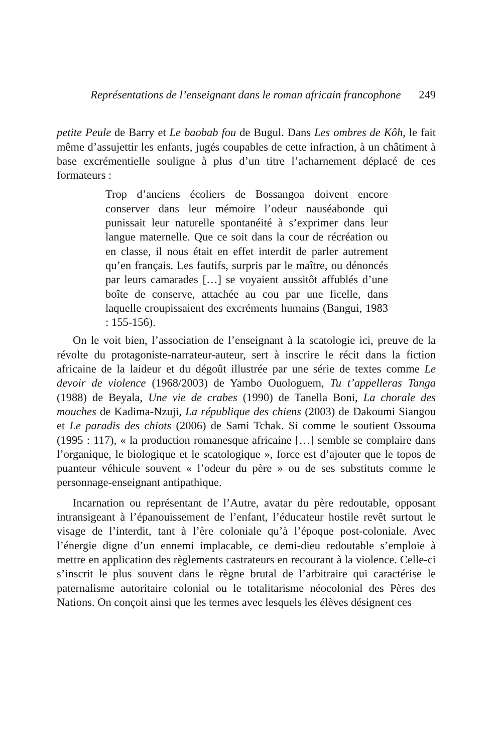Représentations de l’enseignant dans le roman africain francophone 249
petite Peule de Barry et Le baobab fou de Bugul. Dans Les ombres de Kôh, le fait même d’assujettir les enfants, jugés coupables de cette infraction, à un châtiment à base excrémentielle souligne à plus d’un titre l’acharnement déplacé de ces formateurs :
Trop d’anciens écoliers de Bossangoa doivent encore conserver dans leur mémoire l’odeur nauséabonde qui punissait leur naturelle spontanéité à s’exprimer dans leur langue maternelle. Que ce soit dans la cour de récréation ou en classe, il nous était en effet interdit de parler autrement qu’en français. Les fautifs, surpris par le maître, ou dénoncés par leurs camarades […] se voyaient aussitôt affublés d’une boîte de conserve, attachée au cou par une ficelle, dans laquelle croupissaient des excréments humains (Bangui, 1983 : 155-156).
On le voit bien, l’association de l’enseignant à la scatologie ici, preuve de la révolte du protagoniste-narrateur-auteur, sert à inscrire le récit dans la fiction africaine de la laideur et du dégoût illustrée par une série de textes comme Le devoir de violence (1968/2003) de Yambo Ouologuem, Tu t’appelleras Tanga (1988) de Beyala, Une vie de crabes (1990) de Tanella Boni, La chorale des mouches de Kadima-Nzuji, La république des chiens (2003) de Dakoumi Siangou et Le paradis des chiots (2006) de Sami Tchak. Si comme le soutient Ossouma (1995 : 117), « la production romanesque africaine […] semble se complaire dans l’organique, le biologique et le scatologique », force est d’ajouter que le topos de puanteur véhicule souvent « l’odeur du père » ou de ses substituts comme le personnage-enseignant antipathique.
Incarnation ou représentant de l’Autre, avatar du père redoutable, opposant intransigeant à l’épanouissement de l’enfant, l’éducateur hostile revêt surtout le visage de l’interdit, tant à l’ère coloniale qu’à l’époque post-coloniale. Avec l’énergie digne d’un ennemi implacable, ce demi-dieu redoutable s’emploie à mettre en application des règlements castrateurs en recourant à la violence. Celle-ci s’inscrit le plus souvent dans le règne brutal de l’arbitraire qui caractérise le paternalisme autoritaire colonial ou le totalitarisme néocolonial des Pères des Nations. On conçoit ainsi que les termes avec lesquels les élèves désignent ces